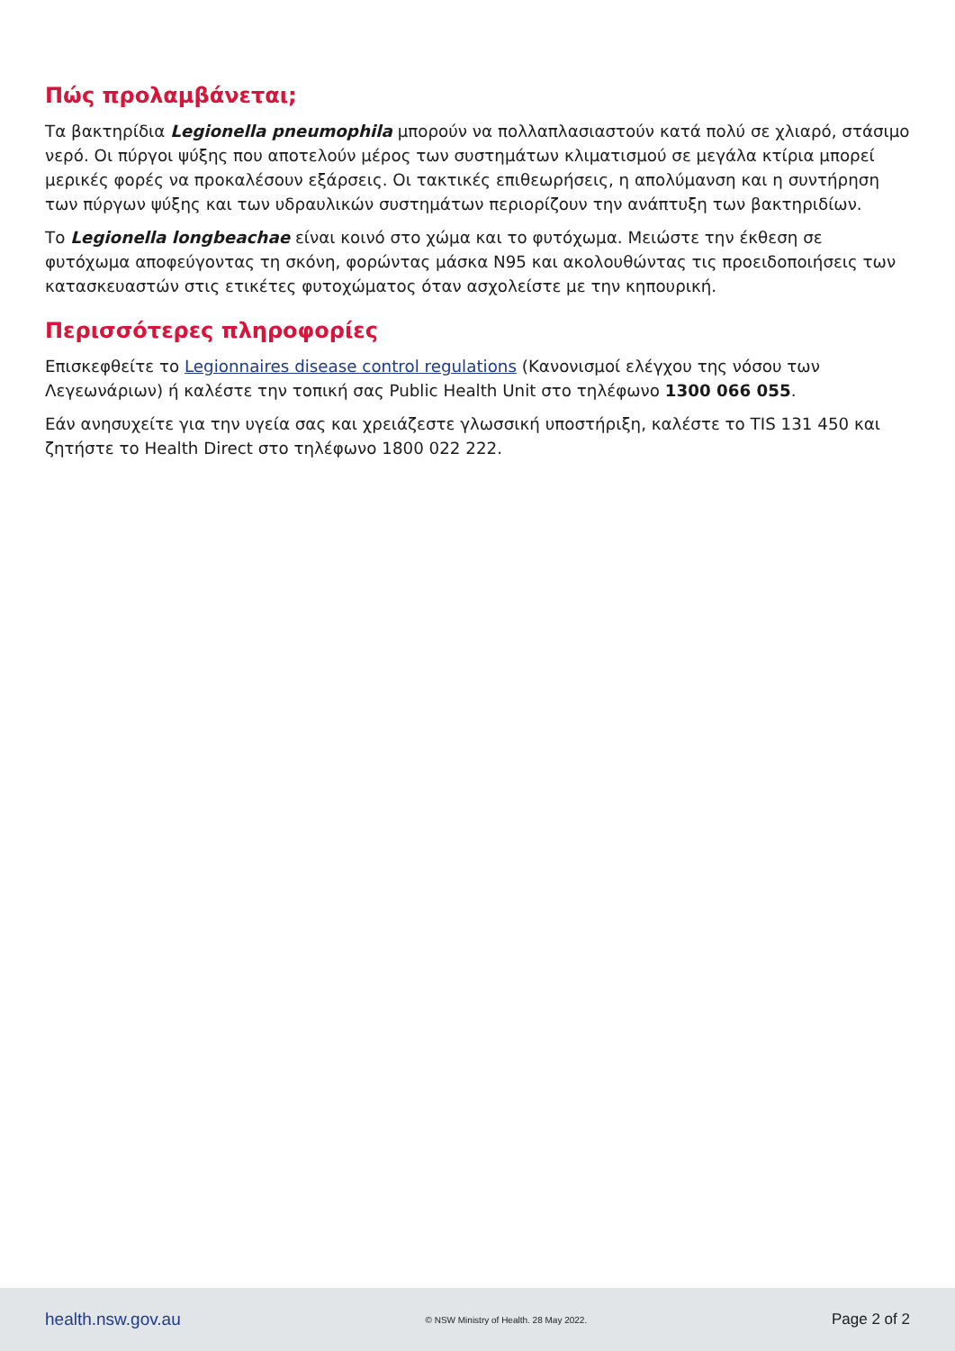Πώς προλαμβάνεται;
Τα βακτηρίδια Legionella pneumophila μπορούν να πολλαπλασιαστούν κατά πολύ σε χλιαρό, στάσιμο νερό. Οι πύργοι ψύξης που αποτελούν μέρος των συστημάτων κλιματισμού σε μεγάλα κτίρια μπορεί μερικές φορές να προκαλέσουν εξάρσεις. Οι τακτικές επιθεωρήσεις, η απολύμανση και η συντήρηση των πύργων ψύξης και των υδραυλικών συστημάτων περιορίζουν την ανάπτυξη των βακτηριδίων.
Το Legionella longbeachae είναι κοινό στο χώμα και το φυτόχωμα. Μειώστε την έκθεση σε φυτόχωμα αποφεύγοντας τη σκόνη, φορώντας μάσκα N95 και ακολουθώντας τις προειδοποιήσεις των κατασκευαστών στις ετικέτες φυτοχώματος όταν ασχολείστε με την κηπουρική.
Περισσότερες πληροφορίες
Επισκεφθείτε το Legionnaires disease control regulations (Κανονισμοί ελέγχου της νόσου των Λεγεωνάριων) ή καλέστε την τοπική σας Public Health Unit στο τηλέφωνο 1300 066 055.
Εάν ανησυχείτε για την υγεία σας και χρειάζεστε γλωσσική υποστήριξη, καλέστε το TIS 131 450 και ζητήστε το Health Direct στο τηλέφωνο 1800 022 222.
health.nsw.gov.au © NSW Ministry of Health. 28 May 2022. Page 2 of 2